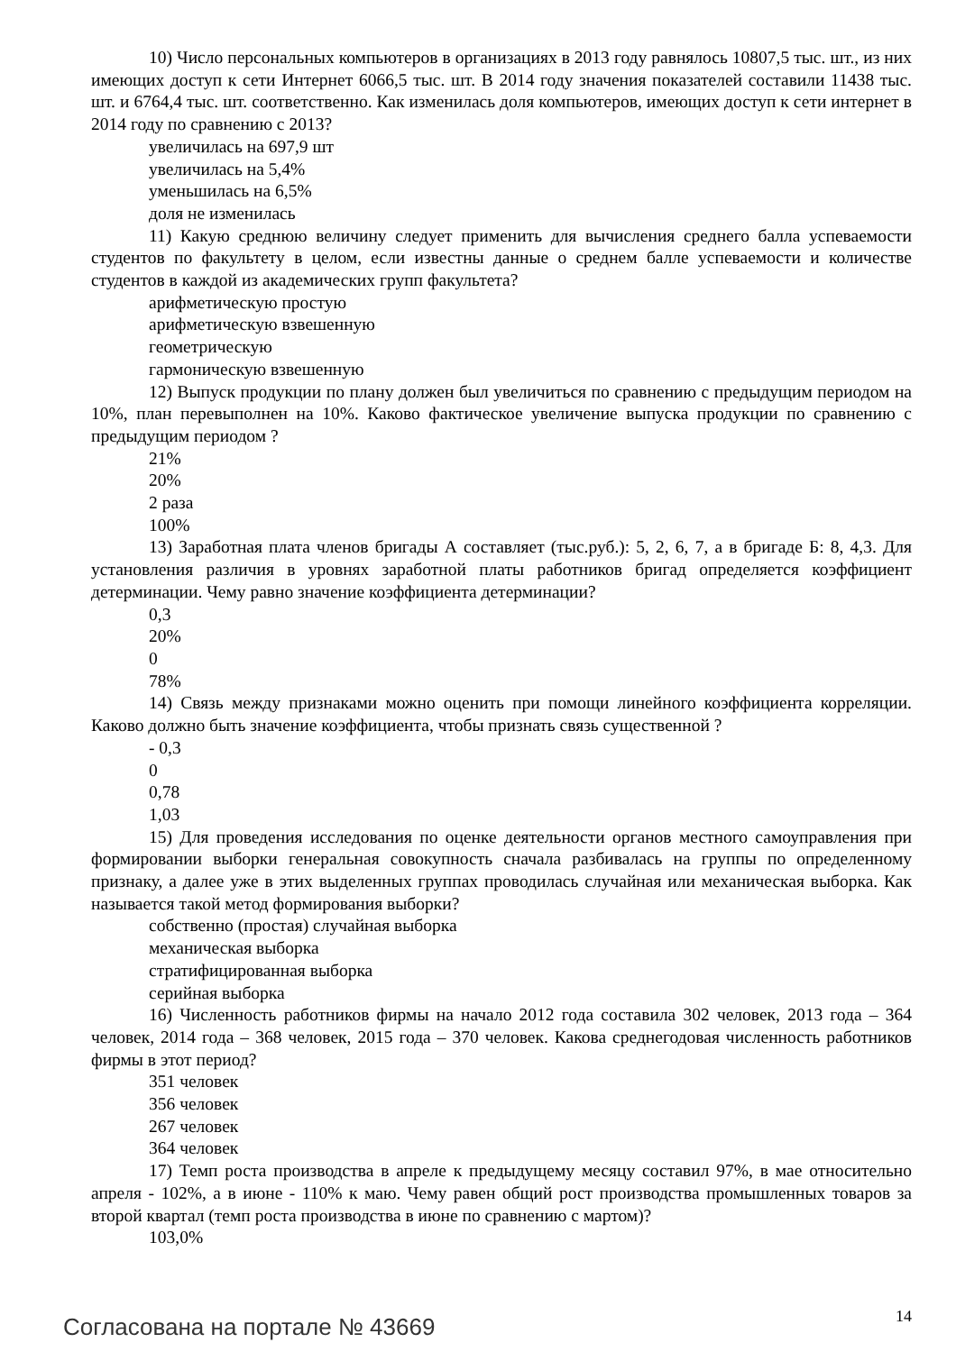10) Число персональных компьютеров в организациях в 2013 году равнялось 10807,5 тыс. шт., из них имеющих доступ к сети Интернет 6066,5 тыс. шт. В 2014 году значения показателей составили 11438 тыс. шт. и 6764,4 тыс. шт. соответственно. Как изменилась доля компьютеров, имеющих доступ к сети интернет в 2014 году по сравнению с 2013?
увеличилась на 697,9 шт
увеличилась на 5,4%
уменьшилась на 6,5%
доля не изменилась
11) Какую среднюю величину следует применить для вычисления среднего балла успеваемости студентов по факультету в целом, если известны данные о среднем балле успеваемости и количестве студентов в каждой из академических групп факультета?
арифметическую простую
арифметическую взвешенную
геометрическую
гармоническую взвешенную
12) Выпуск продукции по плану должен был увеличиться по сравнению с предыдущим периодом на 10%, план перевыполнен на 10%. Каково фактическое увеличение выпуска продукции по сравнению с предыдущим периодом ?
21%
20%
2 раза
100%
13) Заработная плата членов бригады А составляет (тыс.руб.): 5, 2, 6, 7, а в бригаде Б: 8, 4,3. Для установления различия в уровнях заработной платы работников бригад определяется коэффициент детерминации. Чему равно значение коэффициента детерминации?
0,3
20%
0
78%
14) Связь между признаками можно оценить при помощи линейного коэффициента корреляции. Каково должно быть значение коэффициента, чтобы признать связь существенной ?
- 0,3
0
0,78
1,03
15) Для проведения исследования по оценке деятельности органов местного самоуправления при формировании выборки генеральная совокупность сначала разбивалась на группы по определенному признаку, а далее уже в этих выделенных группах проводилась случайная или механическая выборка. Как называется такой метод формирования выборки?
собственно (простая) случайная выборка
механическая выборка
стратифицированная выборка
серийная выборка
16) Численность работников фирмы на начало 2012 года составила 302 человек, 2013 года – 364 человек, 2014 года – 368 человек, 2015 года – 370 человек. Какова среднегодовая численность работников фирмы в этот период?
351 человек
356 человек
267 человек
364 человек
17) Темп роста производства в апреле к предыдущему месяцу составил 97%, в мае относительно апреля - 102%, а в июне - 110% к маю. Чему равен общий рост производства промышленных товаров за второй квартал (темп роста производства в июне по сравнению с мартом)?
103,0%
Согласована на портале № 43669
14